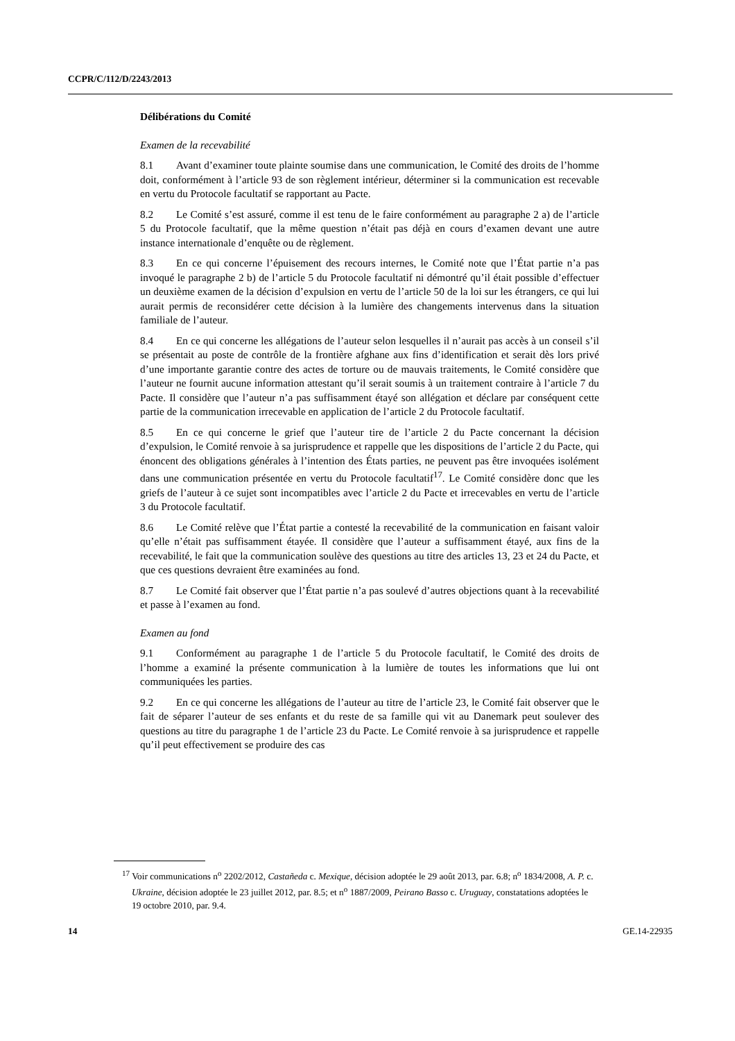CCPR/C/112/D/2243/2013
Délibérations du Comité
Examen de la recevabilité
8.1 Avant d’examiner toute plainte soumise dans une communication, le Comité des droits de l’homme doit, conformément à l’article 93 de son règlement intérieur, déterminer si la communication est recevable en vertu du Protocole facultatif se rapportant au Pacte.
8.2 Le Comité s’est assuré, comme il est tenu de le faire conformément au paragraphe 2 a) de l’article 5 du Protocole facultatif, que la même question n’était pas déjà en cours d’examen devant une autre instance internationale d’enquête ou de règlement.
8.3 En ce qui concerne l’épuisement des recours internes, le Comité note que l’État partie n’a pas invoqué le paragraphe 2 b) de l’article 5 du Protocole facultatif ni démontré qu’il était possible d’effectuer un deuxième examen de la décision d’expulsion en vertu de l’article 50 de la loi sur les étrangers, ce qui lui aurait permis de reconsidérer cette décision à la lumière des changements intervenus dans la situation familiale de l’auteur.
8.4 En ce qui concerne les allégations de l’auteur selon lesquelles il n’aurait pas accès à un conseil s’il se présentait au poste de contrôle de la frontière afghane aux fins d’identification et serait dès lors privé d’une importante garantie contre des actes de torture ou de mauvais traitements, le Comité considère que l’auteur ne fournit aucune information attestant qu’il serait soumis à un traitement contraire à l’article 7 du Pacte. Il considère que l’auteur n’a pas suffisamment étayé son allégation et déclare par conséquent cette partie de la communication irrecevable en application de l’article 2 du Protocole facultatif.
8.5 En ce qui concerne le grief que l’auteur tire de l’article 2 du Pacte concernant la décision d’expulsion, le Comité renvoie à sa jurisprudence et rappelle que les dispositions de l’article 2 du Pacte, qui énoncent des obligations générales à l’intention des États parties, ne peuvent pas être invoquées isolément dans une communication présentée en vertu du Protocole facultatif<sup>17</sup>. Le Comité considère donc que les griefs de l’auteur à ce sujet sont incompatibles avec l’article 2 du Pacte et irrecevables en vertu de l’article 3 du Protocole facultatif.
8.6 Le Comité relève que l’État partie a contesté la recevabilité de la communication en faisant valoir qu’elle n’était pas suffisamment étayée. Il considère que l’auteur a suffisamment étayé, aux fins de la recevabilité, le fait que la communication soulève des questions au titre des articles 13, 23 et 24 du Pacte, et que ces questions devraient être examinées au fond.
8.7 Le Comité fait observer que l’État partie n’a pas soulevé d’autres objections quant à la recevabilité et passe à l’examen au fond.
Examen au fond
9.1 Conformément au paragraphe 1 de l’article 5 du Protocole facultatif, le Comité des droits de l’homme a examiné la présente communication à la lumière de toutes les informations que lui ont communiquées les parties.
9.2 En ce qui concerne les allégations de l’auteur au titre de l’article 23, le Comité fait observer que le fait de séparer l’auteur de ses enfants et du reste de sa famille qui vit au Danemark peut soulever des questions au titre du paragraphe 1 de l’article 23 du Pacte. Le Comité renvoie à sa jurisprudence et rappelle qu’il peut effectivement se produire des cas
<sup>17</sup> Voir communications n<sup>o</sup> 2202/2012, Castañeda c. Mexique, décision adoptée le 29 août 2013, par. 6.8; n<sup>o</sup> 1834/2008, A. P. c. Ukraine, décision adoptée le 23 juillet 2012, par. 8.5; et n<sup>o</sup> 1887/2009, Peirano Basso c. Uruguay, constatations adoptées le 19 octobre 2010, par. 9.4.
14 GE.14-22935